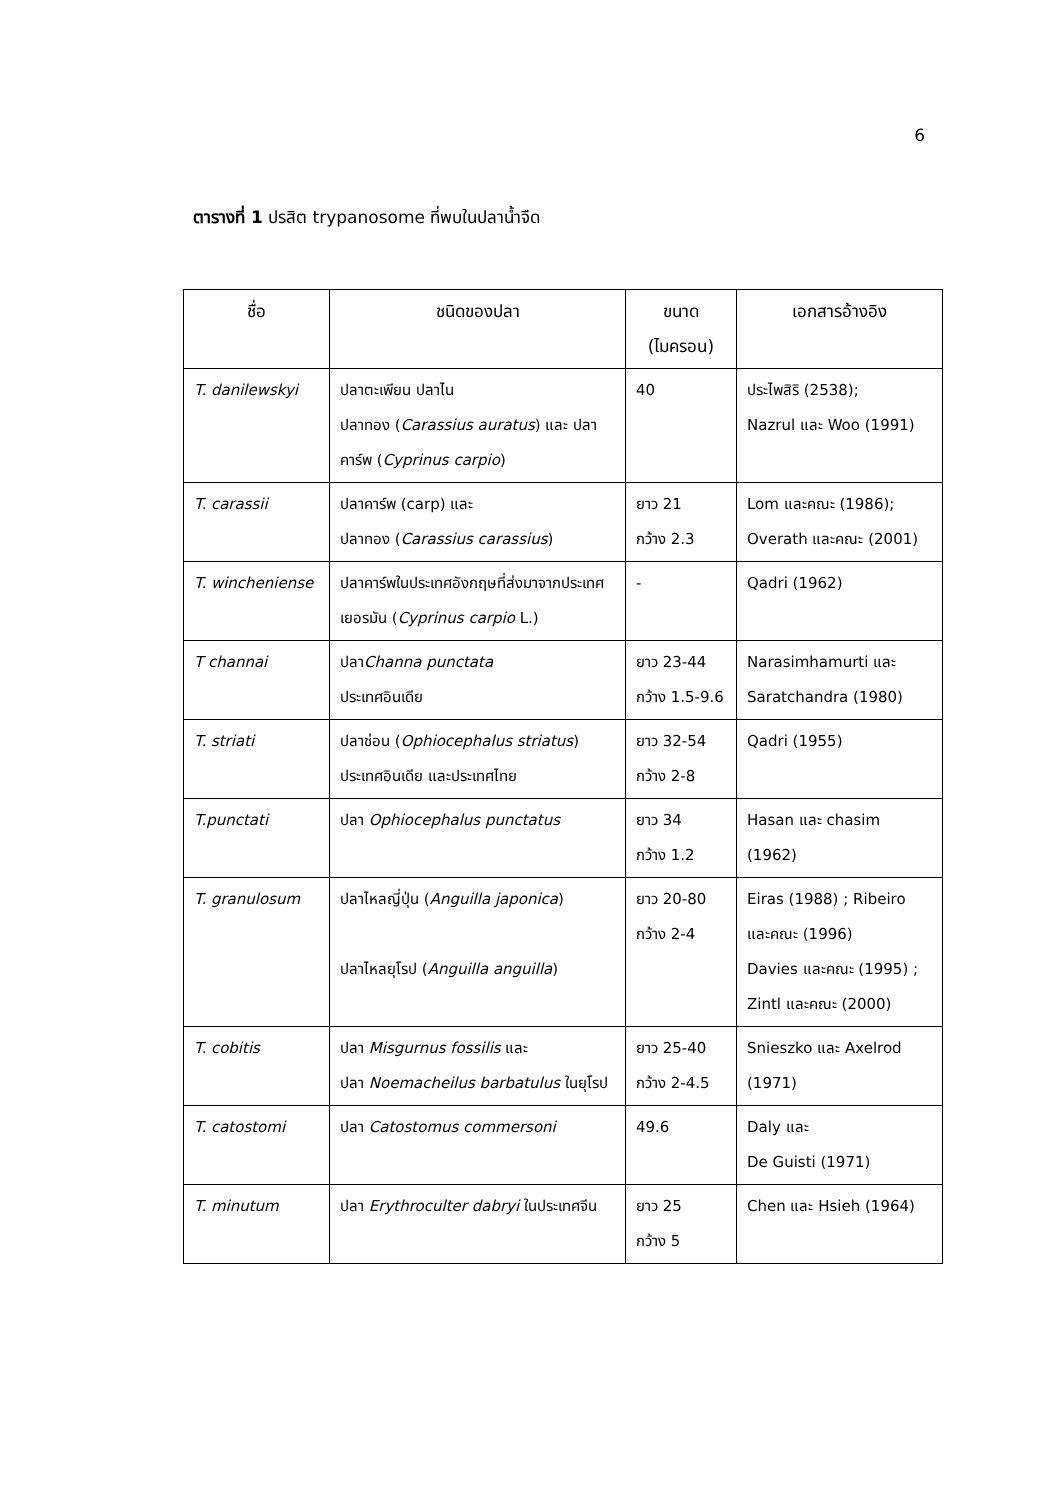6
ตารางที่ 1 ปรสิต trypanosome ที่พบในปลาน้ำจืด
| ชื่อ | ชนิดของปลา | ขนาด (ไมครอน) | เอกสารอ้างอิง |
| --- | --- | --- | --- |
| T. danilewskyi | ปลาตะเพียน ปลาไน ปลาทอง ( Carassius auratus ) และ ปลาคาร์พ ( Cyprinus carpio ) | 40 | ประไพสิริ (2538); Nazrul และ Woo (1991) |
| T. carassii | ปลาคาร์พ (carp) และ ปลาทอง ( Carassius carassius ) | ยาว 21 กว้าง 2.3 | Lom และคณะ (1986); Overath และคณะ (2001) |
| T. wincheniense | ปลาคาร์พในประเทศอังกฤษที่ส่งมาจากประเทศเยอรมัน ( Cyprinus carpio L.) | - | Qadri (1962) |
| T channai | ปลา Channa punctata ประเทศอินเดีย | ยาว 23-44 กว้าง 1.5-9.6 | Narasimhamurti และ Saratchandra (1980) |
| T. striati | ปลาช่อน ( Ophiocephalus striatus ) ประเทศอินเดีย และประเทศไทย | ยาว 32-54 กว้าง 2-8 | Qadri (1955) |
| T.punctati | ปลา Ophiocephalus punctatus | ยาว 34 กว้าง 1.2 | Hasan และ chasim (1962) |
| T. granulosum | ปลาไหลญี่ปุ่น ( Anguilla japonica ) ปลาไหลยุโรป ( Anguilla anguilla ) | ยาว 20-80 กว้าง 2-4 | Eiras (1988) ; Ribeiro และคณะ (1996) Davies และคณะ (1995) ; Zintl และคณะ (2000) |
| T. cobitis | ปลา Misgurnus fossilis และ ปลา Noemacheilus barbatulus ในยุโรป | ยาว 25-40 กว้าง 2-4.5 | Snieszko และ Axelrod (1971) |
| T. catostomi | ปลา Catostomus commersoni | 49.6 | Daly และ De Guisti (1971) |
| T. minutum | ปลา Erythroculter dabryi ในประเทศจีน | ยาว 25 กว้าง 5 | Chen และ Hsieh (1964) |